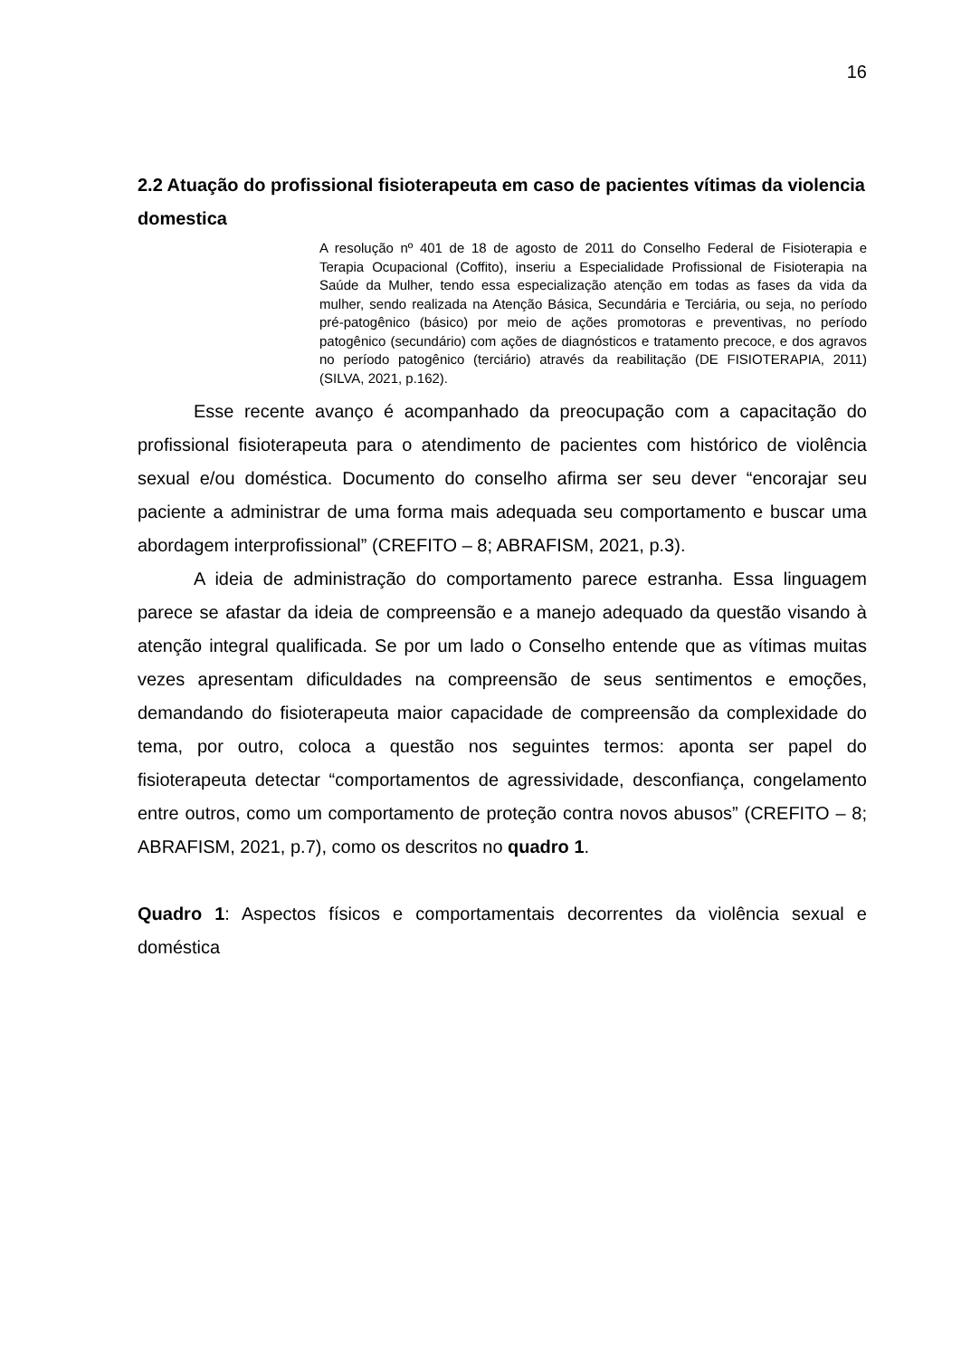16
2.2 Atuação do profissional fisioterapeuta em caso de pacientes vítimas da violencia domestica
A resolução nº 401 de 18 de agosto de 2011 do Conselho Federal de Fisioterapia e Terapia Ocupacional (Coffito), inseriu a Especialidade Profissional de Fisioterapia na Saúde da Mulher, tendo essa especialização atenção em todas as fases da vida da mulher, sendo realizada na Atenção Básica, Secundária e Terciária, ou seja, no período pré-patogênico (básico) por meio de ações promotoras e preventivas, no período patogênico (secundário) com ações de diagnósticos e tratamento precoce, e dos agravos no período patogênico (terciário) através da reabilitação (DE FISIOTERAPIA, 2011) (SILVA, 2021, p.162).
Esse recente avanço é acompanhado da preocupação com a capacitação do profissional fisioterapeuta para o atendimento de pacientes com histórico de violência sexual e/ou doméstica. Documento do conselho afirma ser seu dever “encorajar seu paciente a administrar de uma forma mais adequada seu comportamento e buscar uma abordagem interprofissional” (CREFITO – 8; ABRAFISM, 2021, p.3).
A ideia de administração do comportamento parece estranha. Essa linguagem parece se afastar da ideia de compreensão e a manejo adequado da questão visando à atenção integral qualificada. Se por um lado o Conselho entende que as vítimas muitas vezes apresentam dificuldades na compreensão de seus sentimentos e emoções, demandando do fisioterapeuta maior capacidade de compreensão da complexidade do tema, por outro, coloca a questão nos seguintes termos: aponta ser papel do fisioterapeuta detectar “comportamentos de agressividade, desconfiança, congelamento entre outros, como um comportamento de proteção contra novos abusos” (CREFITO – 8; ABRAFISM, 2021, p.7), como os descritos no quadro 1.
Quadro 1: Aspectos físicos e comportamentais decorrentes da violência sexual e doméstica